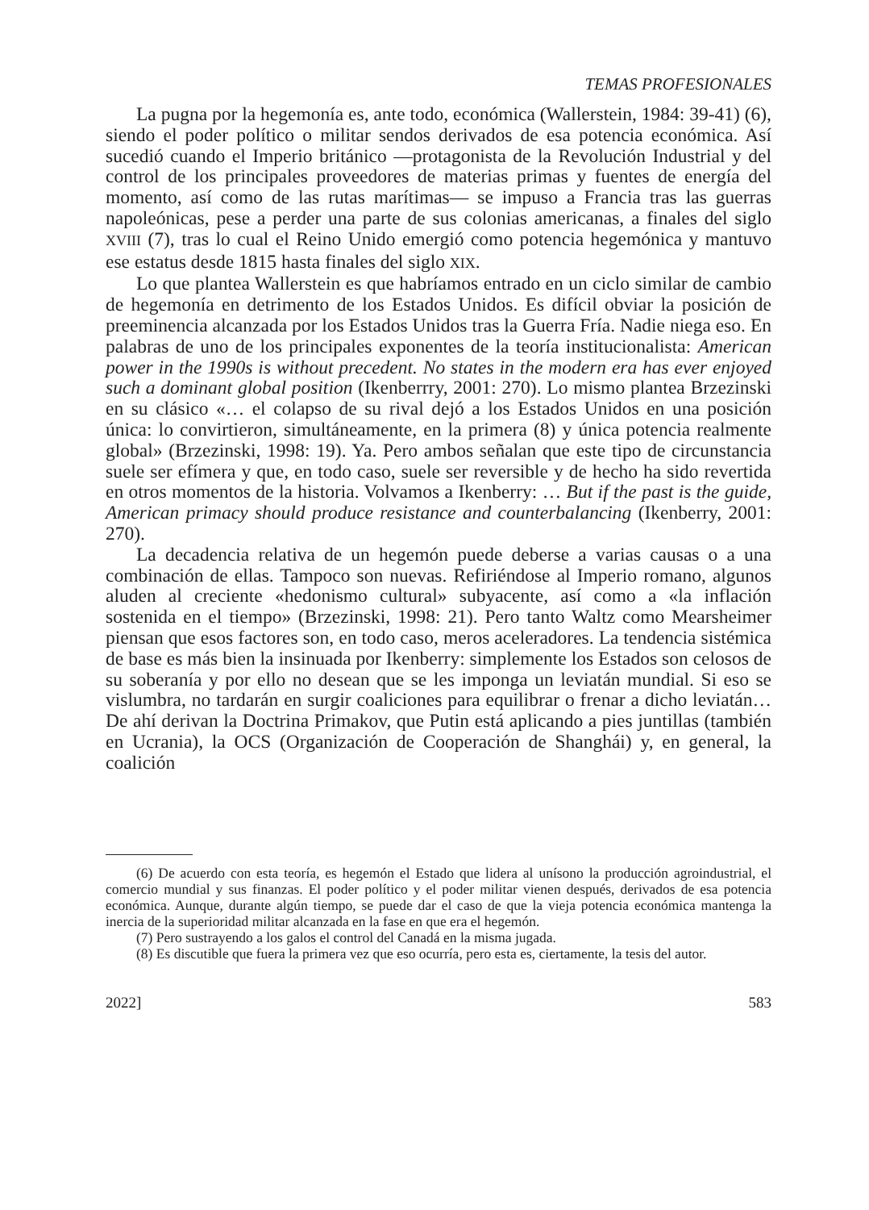TEMAS PROFESIONALES
La pugna por la hegemonía es, ante todo, económica (Wallerstein, 1984: 39-41) (6), siendo el poder político o militar sendos derivados de esa potencia económica. Así sucedió cuando el Imperio británico —protagonista de la Revolución Industrial y del control de los principales proveedores de materias primas y fuentes de energía del momento, así como de las rutas marítimas— se impuso a Francia tras las guerras napoleónicas, pese a perder una parte de sus colonias americanas, a finales del siglo XVIII (7), tras lo cual el Reino Unido emergió como potencia hegemónica y mantuvo ese estatus desde 1815 hasta finales del siglo XIX.
Lo que plantea Wallerstein es que habríamos entrado en un ciclo similar de cambio de hegemonía en detrimento de los Estados Unidos. Es difícil obviar la posición de preeminencia alcanzada por los Estados Unidos tras la Guerra Fría. Nadie niega eso. En palabras de uno de los principales exponentes de la teoría institucionalista: American power in the 1990s is without precedent. No states in the modern era has ever enjoyed such a dominant global position (Ikenberrry, 2001: 270). Lo mismo plantea Brzezinski en su clásico «… el colapso de su rival dejó a los Estados Unidos en una posición única: lo convirtieron, simultáneamente, en la primera (8) y única potencia realmente global» (Brzezinski, 1998: 19). Ya. Pero ambos señalan que este tipo de circunstancia suele ser efímera y que, en todo caso, suele ser reversible y de hecho ha sido revertida en otros momentos de la historia. Volvamos a Ikenberry: … But if the past is the guide, American primacy should produce resistance and counterbalancing (Ikenberry, 2001: 270).
La decadencia relativa de un hegemón puede deberse a varias causas o a una combinación de ellas. Tampoco son nuevas. Refiriéndose al Imperio romano, algunos aluden al creciente «hedonismo cultural» subyacente, así como a «la inflación sostenida en el tiempo» (Brzezinski, 1998: 21). Pero tanto Waltz como Mearsheimer piensan que esos factores son, en todo caso, meros aceleradores. La tendencia sistémica de base es más bien la insinuada por Ikenberry: simplemente los Estados son celosos de su soberanía y por ello no desean que se les imponga un leviatán mundial. Si eso se vislumbra, no tardarán en surgir coaliciones para equilibrar o frenar a dicho leviatán… De ahí derivan la Doctrina Primakov, que Putin está aplicando a pies juntillas (también en Ucrania), la OCS (Organización de Cooperación de Shanghái) y, en general, la coalición
(6) De acuerdo con esta teoría, es hegemón el Estado que lidera al unísono la producción agroindustrial, el comercio mundial y sus finanzas. El poder político y el poder militar vienen después, derivados de esa potencia económica. Aunque, durante algún tiempo, se puede dar el caso de que la vieja potencia económica mantenga la inercia de la superioridad militar alcanzada en la fase en que era el hegemón.
(7) Pero sustrayendo a los galos el control del Canadá en la misma jugada.
(8) Es discutible que fuera la primera vez que eso ocurría, pero esta es, ciertamente, la tesis del autor.
2022] 583